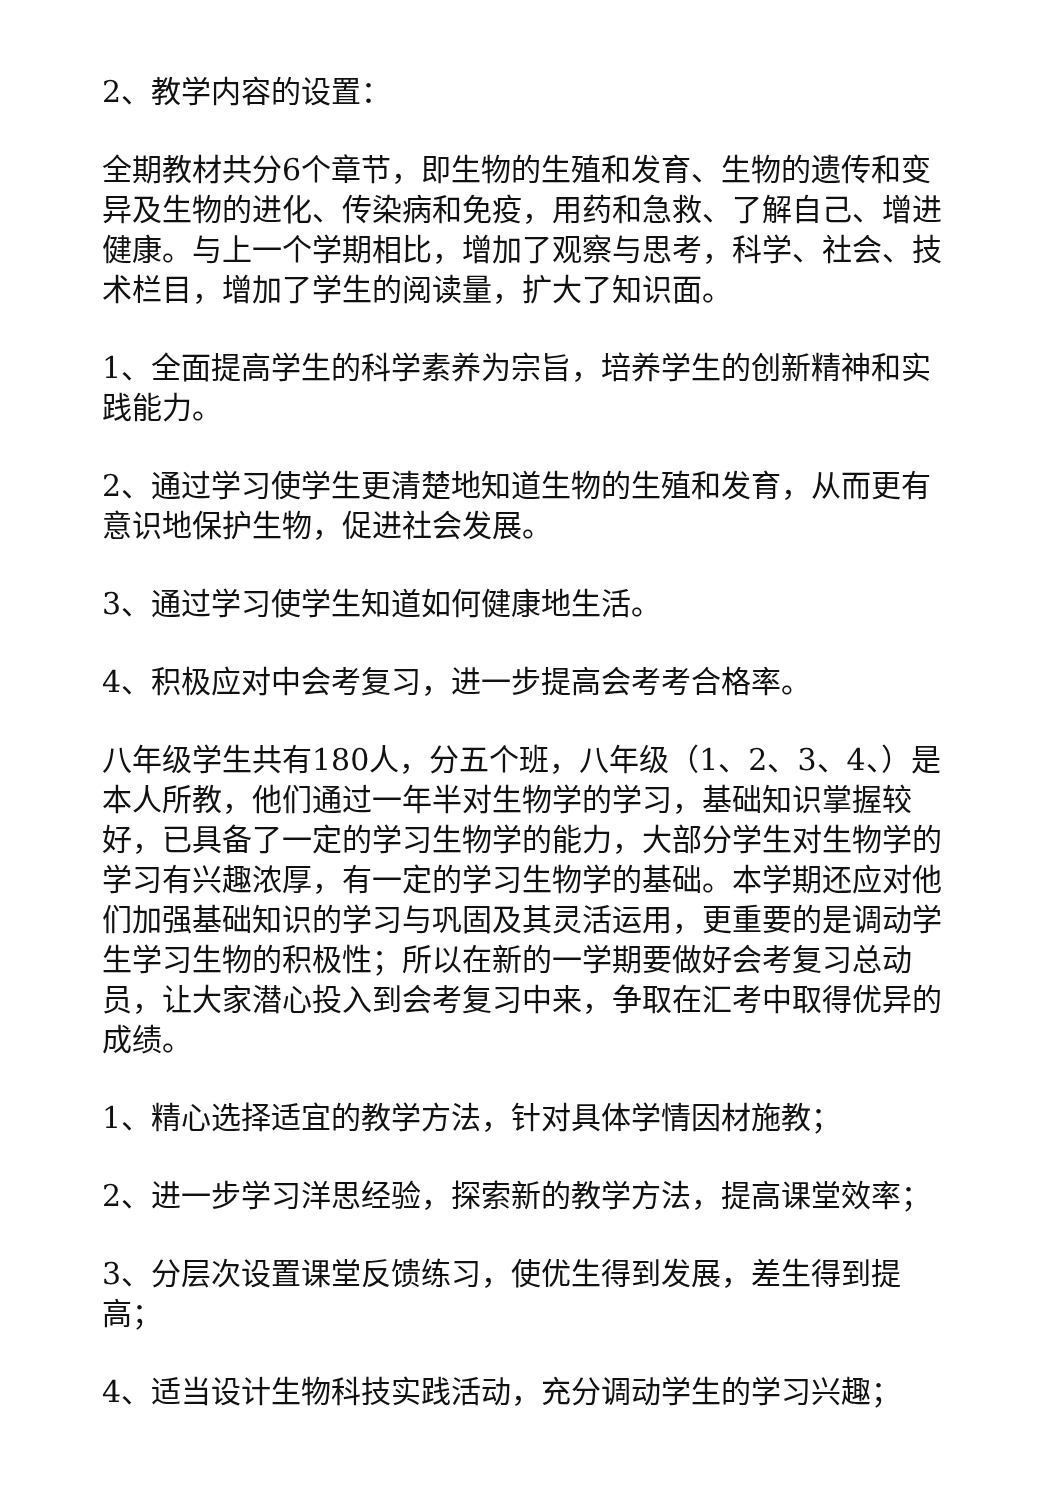2、教学内容的设置：
全期教材共分6个章节，即生物的生殖和发育、生物的遗传和变异及生物的进化、传染病和免疫，用药和急救、了解自己、增进健康。与上一个学期相比，增加了观察与思考，科学、社会、技术栏目，增加了学生的阅读量，扩大了知识面。
1、全面提高学生的科学素养为宗旨，培养学生的创新精神和实践能力。
2、通过学习使学生更清楚地知道生物的生殖和发育，从而更有意识地保护生物，促进社会发展。
3、通过学习使学生知道如何健康地生活。
4、积极应对中会考复习，进一步提高会考考合格率。
八年级学生共有180人，分五个班，八年级（1、2、3、4、）是本人所教，他们通过一年半对生物学的学习，基础知识掌握较好，已具备了一定的学习生物学的能力，大部分学生对生物学的学习有兴趣浓厚，有一定的学习生物学的基础。本学期还应对他们加强基础知识的学习与巩固及其灵活运用，更重要的是调动学生学习生物的积极性；所以在新的一学期要做好会考复习总动员，让大家潜心投入到会考复习中来，争取在汇考中取得优异的成绩。
1、精心选择适宜的教学方法，针对具体学情因材施教；
2、进一步学习洋思经验，探索新的教学方法，提高课堂效率；
3、分层次设置课堂反馈练习，使优生得到发展，差生得到提高；
4、适当设计生物科技实践活动，充分调动学生的学习兴趣；